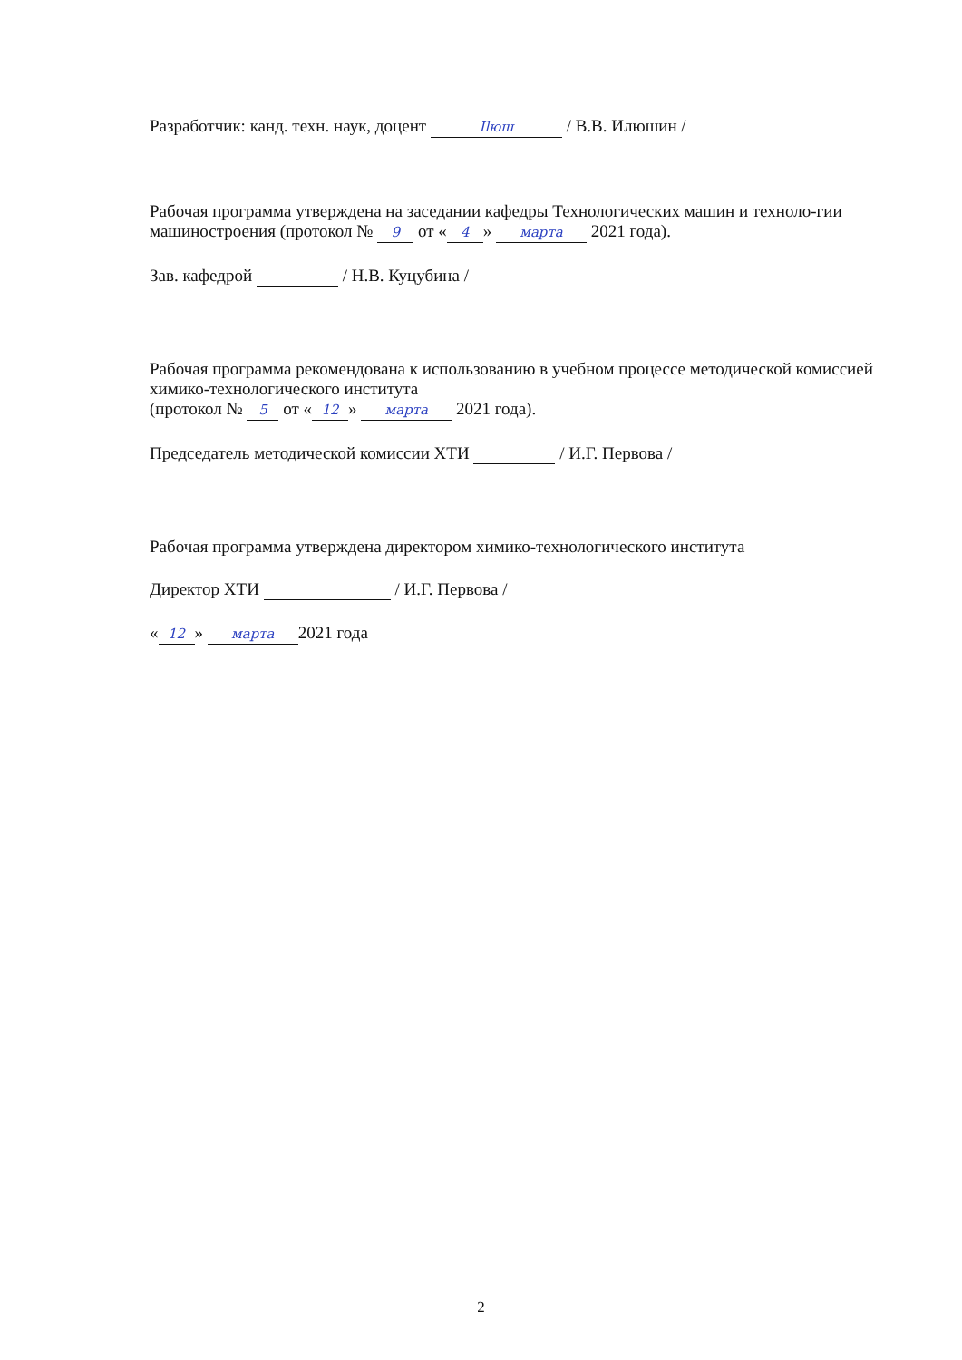Разработчик: канд. техн. наук, доцент Ilюш / В.В. Илюшин /
Рабочая программа утверждена на заседании кафедры Технологических машин и техноло-гии машиностроения (протокол № 9 от « 4 » марта 2021 года).
Зав. кафедрой / Н.В. Куцубина /
Рабочая программа рекомендована к использованию в учебном процессе методической комиссией химико-технологического института
(протокол № 5 от « 12 » марта 2021 года).
Председатель методической комиссии ХТИ / И.Г. Первова /
Рабочая программа утверждена директором химико-технологического института
Директор ХТИ / И.Г. Первова /
« 12 » марта 2021 года
2